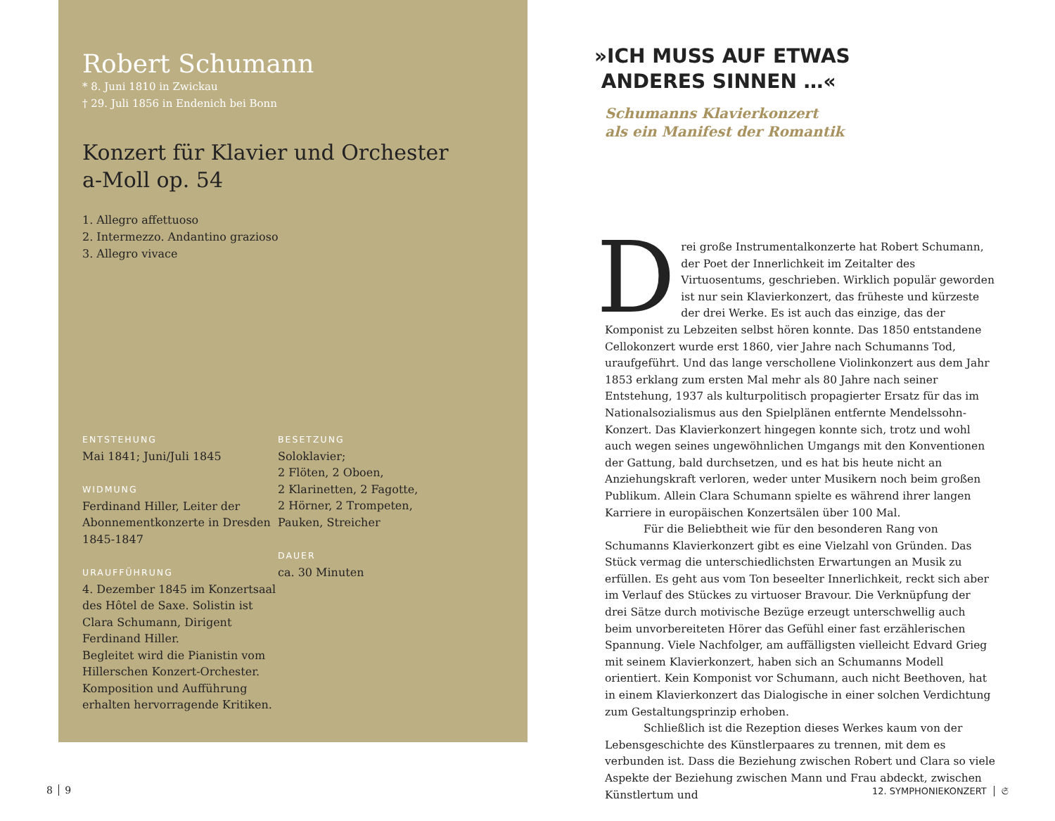Robert Schumann
* 8. Juni 1810 in Zwickau
† 29. Juli 1856 in Endenich bei Bonn
Konzert für Klavier und Orchester
a-Moll op. 54
1. Allegro affettuoso
2. Intermezzo. Andantino grazioso
3. Allegro vivace
ENTSTEHUNG
Mai 1841; Juni/Juli 1845
WIDMUNG
Ferdinand Hiller, Leiter der Abonnementkonzerte in Dresden 1845-1847
URAUFFÜHRUNG
4. Dezember 1845 im Konzert­saal des Hôtel de Saxe. Solistin ist Clara Schumann, Dirigent Ferdinand Hiller.
Begleitet wird die Pianistin vom Hillerschen Konzert-Orchester. Komposition und Aufführung erhalten hervorragende Kritiken.
BESETZUNG
Soloklavier;
2 Flöten, 2 Oboen,
2 Klarinetten, 2 Fagotte,
2 Hörner, 2 Trompeten,
Pauken, Streicher
DAUER
ca. 30 Minuten
»ICH MUSS AUF ETWAS
ANDERES SINNEN …«
Schumanns Klavierkonzert
als ein Manifest der Romantik
Drei große Instrumentalkonzerte hat Robert Schumann, der Poet der Innerlichkeit im Zeitalter des Virtuosentums, geschrieben. Wirklich populär geworden ist nur sein Klavierkonzert, das früheste und kürzeste der drei Werke. Es ist auch das einzige, das der Komponist zu Lebzeiten selbst hören konnte. Das 1850 entstandene Cellokonzert wurde erst 1860, vier Jahre nach Schumanns Tod, uraufgeführt. Und das lange verschollene Violinkonzert aus dem Jahr 1853 erklang zum ersten Mal mehr als 80 Jahre nach seiner Entstehung, 1937 als kulturpolitisch propagierter Ersatz für das im Nationalsozialismus aus den Spielplänen entfernte Mendelssohn-Konzert. Das Klavierkonzert hingegen konnte sich, trotz und wohl auch wegen seines ungewöhnlichen Umgangs mit den Konventionen der Gattung, bald durchsetzen, und es hat bis heute nicht an Anziehungskraft verloren, weder unter Musikern noch beim großen Publikum. Allein Clara Schumann spielte es während ihrer langen Karriere in europäischen Konzertsälen über 100 Mal.
Für die Beliebtheit wie für den besonderen Rang von Schumanns Klavierkonzert gibt es eine Vielzahl von Gründen. Das Stück vermag die unterschiedlichsten Erwartungen an Musik zu erfüllen. Es geht aus vom Ton beseelter Innerlichkeit, reckt sich aber im Verlauf des Stückes zu virtuoser Bravour. Die Verknüpfung der drei Sätze durch motivische Bezüge erzeugt unterschwellig auch beim unvorbereiteten Hörer das Gefühl einer fast erzählerischen Spannung. Viele Nachfolger, am auffälligsten vielleicht Edvard Grieg mit seinem Klavierkonzert, haben sich an Schumanns Modell orientiert. Kein Komponist vor Schumann, auch nicht Beethoven, hat in einem Klavierkonzert das Dialogische in einer solchen Verdichtung zum Gestaltungsprinzip erhoben.
Schließlich ist die Rezeption dieses Werkes kaum von der Lebensgeschichte des Künstlerpaares zu trennen, mit dem es verbunden ist. Dass die Beziehung zwischen Robert und Clara so viele Aspekte der Beziehung zwischen Mann und Frau abdeckt, zwischen Künstlertum und
8 9 12. SYMPHONIEKONZERT 𝔖